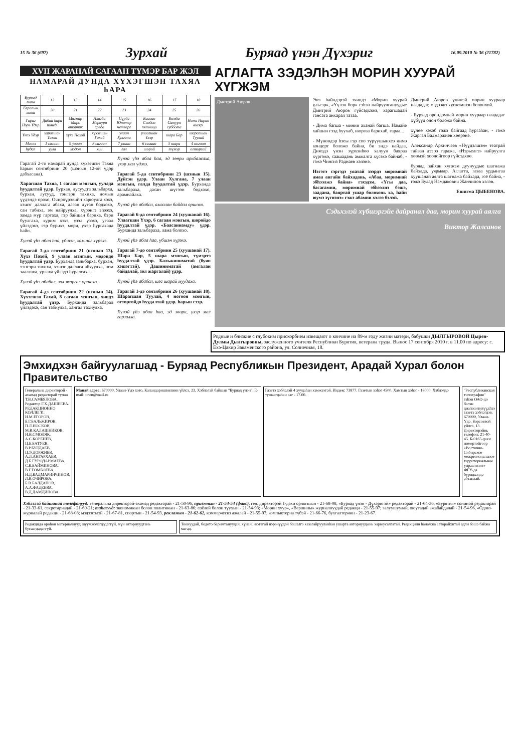15 № 36 (697) Зурхай Буряад үнэн Дүхэриг 16.09.2010 № 36 (21782)
XVII ЖАРАНАЙ САГААН ТҮМЭР БАР ЖЭЛ
НАМАРАЙ ДУНДА ХҮХЭГШЭН ТАХЯА hАРА
| Буряад лита | 12 | 13 | 14 | 15 | 16 | 17 | 18 |
| Европын лита | 20 | 21 | 22 | 23 | 24 | 25 | 26 |
| Гараг Нэрэ Үдэр | Дабаа hара понед. | Мягмар Марс вторник | Лхагба Меркури среда | Пүрбэ Юпитер четверг | Баасан Солбон пятница | Бимба Сатурн суббота | Нима Наран воскр. |
| Үнгэ Үдэр | харагшан Тахяа | хүхэ Нохой | хүхэгшэн Гахай | улаан Хулгана | улаагшан Үхэр | шара Бар | шарагшан Туулай |
| Мэнгэ | 1 сагаан | 9 улаан | 8 сагаан | 7 улаан | 6 сагаан | 5 шара | 4 ногоон |
| hудал | уула | модон | хии | гал | шорой | түмэр | огторгой |
Гарагай 2-то намарай дунда хүхэгшэн Тахяа hарын сентябриин 20 (шэнын 12-ой үдэр дабхасана).
Харагшан Тахяа, 1 сагаан мэнгын, уулада hуудалтай үдэр. Бурхан, лусуудта зальбарха, бурхан, лусууд, тэнгэри тахиха, номын үүдэндэ орохо, Очирпүрэвийн харюулга хэхэ, хэшэг даллага абаха, дасан дуган бодхохо, сан табиха, эм найруулха, хүрэнгэ эhээхэ, замда мүр гаргаха, гэр байшан бариха, бэри буулгаха, хурим хэхэ, үзэл үзэхэ, угаал үйлэдэхэ, гэр бүрихэ, мори, үхэр hургахада hайн.
Хүнэй үhэ абаа hаа, үбшэн, хамшаг хүрэхэ.
Гарагай 3-да сентябриин 21 (шэнын 13). Хүхэ Нохой, 9 улаан мэнгын, модондо hуудалтай үдэр. Бурханда зальбарха, бурхан, тэнгэри тахиха, хэшэг даллага абхуулха, ном заалгаха, урлаха үйлэдэ hуралсаха.
Хүнэй үhэ абабал, зол жаргал оршохо.
Гарагай 4-дэ сентябриин 22 (шэнын 14). Хүхэгшэн Гахай, 8 сагаан мэнгын, хиидэ hуудалтай үдэр. Бурханда зальбарал үйлэдэхэ, сан табиулха, хангал тахиулха.
Хүнэй үhэ абаа hаа, эд зөөри арьбажаха, үхэр мал үдэхэ.
Гарагай 5-да сентябриин 23 (шэнын 15). Дүйсэн үдэр. Улаан Хулгана, 7 улаан мэнгын, галда hуудалтай үдэр. Бурханда зальбараха, дасан шүтээн бодхохо, арамнайлха.
Хүнэй үhэ абабал, амгалан байдал оршохо.
Гарагай 6-да сентябриин 24 (хуушанай 16). Улаагшан Үхэр, 6 сагаан мэнгын, шоройдо hуудалтай үдэр. «Баасаннамду» үдэр. Бурханда зальбараха, лама болохо.
Хүнэй үhэ абаа hаа, үбшэн хүрэхэ.
Гарагай 7-до сентябриин 25 (хуушанай 17). Шара Бар, 5 шара мэнгын, түмэртэ hуудалтай үдэр. Бальжиниматай (буян хэшэгтэй), Дашиниматай (амгалан байдалай, зол жаргалай) үдэр.
Хүнэй үhэ абабал, шэг шарай муудаха.
Гарагай 1-дэ сентябриин 26 (хуушанай 18). Шарагшан Туулай, 4 ногоон мэнгын, огторгойдо hуудалтай үдэр. hарын сээр.
Хүнэй үhэ абаа hаа, эд зөөри, үхэр мал гарзалха.
АГЛАГТА ЗЭДЭЛhЭН МОРИН ХУУРАЙ ХҮГЖЭМ
Дмитрий Аюров
Энэ hайндэрэй эхиндэ «Морин хуурай үльгэр», «Үүлэн бор» гэhэн найруулгануудые Дмитрий Аюров гүйсэдхэжэ, харагшадай гансата анхарал татаа.
- Дима багша - минии аханай багша. Намайе хайшан гээд hуухаб, нюргаа барихаб, гараа...
- Мүнөөдэр hэеы гэр соо түрүүшынхеэ иимэ концерт боложо байна, би эндэ найдаа, Димэдэ үнэн зүрхэнhөө халуун баяраа хүргэжэ, саашадань амжалта хүсэхэ байнаб, - гэжэ Чингиз Раднаев хэлэнэ.
Нэгэтэ сэргэдэ уяатай зээрдэ моримнай амаа ангайн байхадань, «Абаа, моримнай эбhээлжэ байна» гэхэдэм, «Үгы даа, басагамни, моримнай эбhээлнэ бэшэ, заадана, баяртай ушар болохонь ха, hайн юумэ зүгнэнэ» гэжэ абамни хэлээ бэлэй.
Дмитрий Аюров үнинэй морин хуураар наададаг, мэдээжэ хүгжэмшэн болонхой.
- Буряад орондомнай морин хуураар наададаг хүбүүд олон боложо байна.
хүлөө хэхэб гэжэ байгаад hургаhан, - гэжэ Жаргал Бадмаржиев хөөрэнэ.
Александр Архинчеев «Нүүдэлшэн» театрай тайзан дээрэ гаража, «Нэрьелгэ» найруулга хөөмэй хоолойгоор гүйсэдхөө.
буряад hайхан хүгжэм дуунуудые шагнажа байхада, уярмаар. Аглагта, газаа урдынгаа хуушанай аялга шагнажа байхада, гоё байна, - гэжэ Булад Намдакович Жанчипов хэлэв.
Ешигма ЦЫБЕНОВА.
Сэдьхэлэй хүбшэргэйе дайранал даа, морин хуурай аялга
Виктор Жалсанов
Родные и близкие с глубоким прискорбием извещают о кончине на 89-м году жизни матери, бабушки ДЫЛГЫРОВОЙ Цырен-Дулмы Дылгыровны, заслуженного учителя Республики Бурятия, ветерана труда. Вынос 17 сентября 2010 г. в 11.00 по адресу: с. Ехэ-Цакир Закаменского района, ул. Солнечная, 18.
Эмхидхэн байгуулагшад - Буряад Республикын Президент, Арадай Хурал болон Правительство
Генеральна директорэй - ахамад редакторай түлөө Т.В.САМБЯЛОВА. Редактор Г.Х.ДАШЕЕВА. РЕДАКЦИОННО КОЛЛЕГИ: И.М.ЕГОРОВ, Б.Г.БАЛЬЖИРОВ, П.Л.НОСКОВ, М.В.КАЛАШНИКОВ, И.В.СМОЛЯК, А.С.КОРЕНЕВ, Ц.Б.БАТУЕВ, В.Р.БУЛДАЕВ, Ц.Э.ДОРЖИЕВ, А.Л.АНГАРХАЕВ, Д.Б.ГУРОДАРМАЕВА, С.Б.БАЙМИНОВА, В.Г.ГОМБОЕВА, Н.Д.БАДМАРИНЧИНОВ, Л.В.ОЧИРОВА, Б.В.БАЛДАНОВ, А.А.ФАДЕЕВА, В.Д.ДАМДИНОВА.
Манай адрес: 670000, Улаан-Үдэ хото, Каландаришвилиин үйлсэ, 23, Хэблэлэй байшан "Буряад үнэн". E-mail: unen@mail.ru
Газетэ хэблэлэй 4 хуудаhан хэмжээтэй. Индекс 73877. Газетын хэһэг 4500. Хамтын хэһэг - 18000. Хэблэлдэ тушаагдаhан саг - 17.00.
"Республиканская типография" гэhэн ОАО-до бэлэн диапозитивүүдhээ газетэ хэблэгдэв. 670000, Улаан-Үдэ, Борсоевой үйлсэ, 13. Директорэйнь телефон: 21-40-45. Б-0165-дахи номертойгоор «Восточно-Сибирское межрегиональное территориальное управление» ФГУ-да бүридхэлдэ абтанхай.
Хэблэлэй байшанай телефонууд: генеральна директорэй-ахамад редакторай - 21-50-96, приёмнын - 21-54-54 (факс), ген. директорэй 1-дэхи орлогшын - 21-68-08, «Буряад үнэн - Дүхэригэй» редакторай - 21-64-36, «Бурятия» сониной редакторай - 21-33-61, секретариадай - 21-60-21; таhагууд: экономикын болон политикын - 21-63-86; соёлой болон түүхын - 21-54-93; «Морин хуур», «Вершины» журналнуудай редакци - 21-55-97; залуушуулай, оюутадай ажабайдалай - 21-54-96, «Одон» журналай редакци - 21-68-08; мэдээсэлэй - 21-67-81, спортын - 21-54-93, рекламын - 21-62-62, коммерческэ ажалай - 21-55-97, компьютерна түбэй - 21-66-76, бухгалтериин - 21-23-67.
Редакцида ороhон материалнууд шүүмжэлэгдэдэггүй, мүн авторнуудтань бусаагдадаггүй.
Тоонуудай, бодото баримтануудай, хүнэй, нютагай нэрэнүүдэй бэшэлгэ хазагайрууланhан ушарта авторнуудынь харюусалгатай. Редакциин hанамжа авторайхитай адли бэшэ байжа магад.